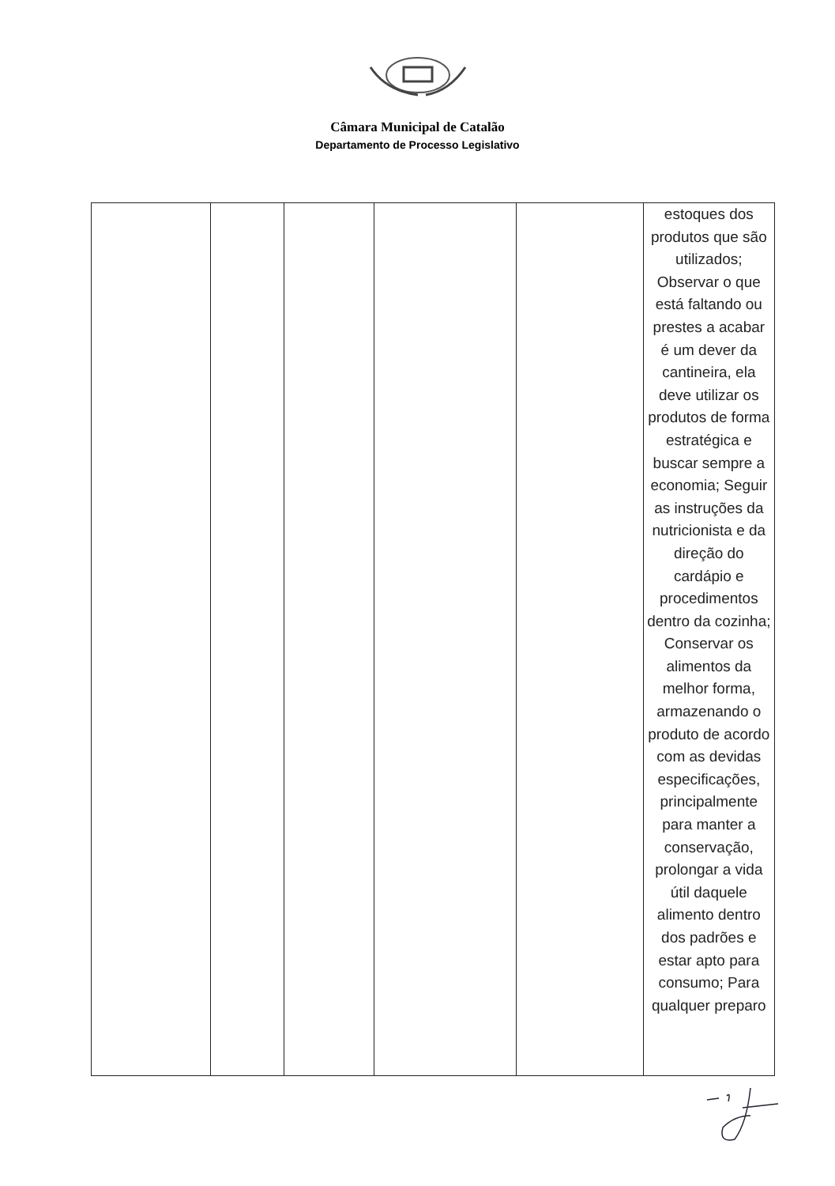Câmara Municipal de Catalão
Departamento de Processo Legislativo
| | | | | | estoques dos produtos que são utilizados; Observar o que está faltando ou prestes a acabar é um dever da cantineira, ela deve utilizar os produtos de forma estratégica e buscar sempre a economia; Seguir as instruções da nutricionista e da direção do cardápio e procedimentos dentro da cozinha; Conservar os alimentos da melhor forma, armazenando o produto de acordo com as devidas especificações, principalmente para manter a conservação, prolongar a vida útil daquele alimento dentro dos padrões e estar apto para consumo; Para qualquer preparo |